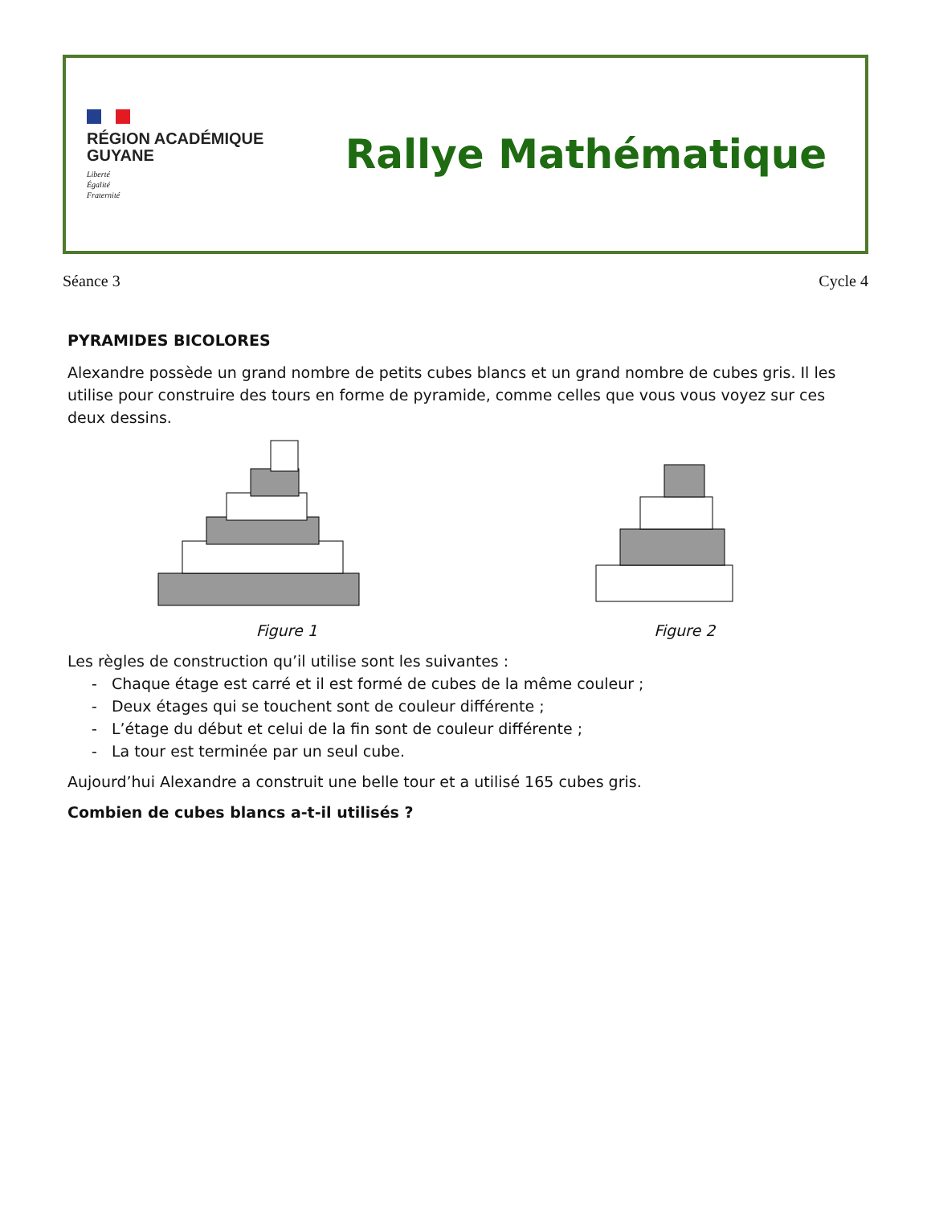RÉGION ACADÉMIQUE
GUYANE
Liberté
Égalité
Fraternité
Rallye Mathématique
Séance 3 Cycle 4
PYRAMIDES BICOLORES
Alexandre possède un grand nombre de petits cubes blancs et un grand nombre de cubes gris. Il les utilise pour construire des tours en forme de pyramide, comme celles que vous vous voyez sur ces deux dessins.
Figure 1 Figure 2
Les règles de construction qu’il utilise sont les suivantes :
- Chaque étage est carré et il est formé de cubes de la même couleur ;
- Deux étages qui se touchent sont de couleur différente ;
- L’étage du début et celui de la fin sont de couleur différente ;
- La tour est terminée par un seul cube.
Aujourd’hui Alexandre a construit une belle tour et a utilisé 165 cubes gris.
Combien de cubes blancs a-t-il utilisés ?